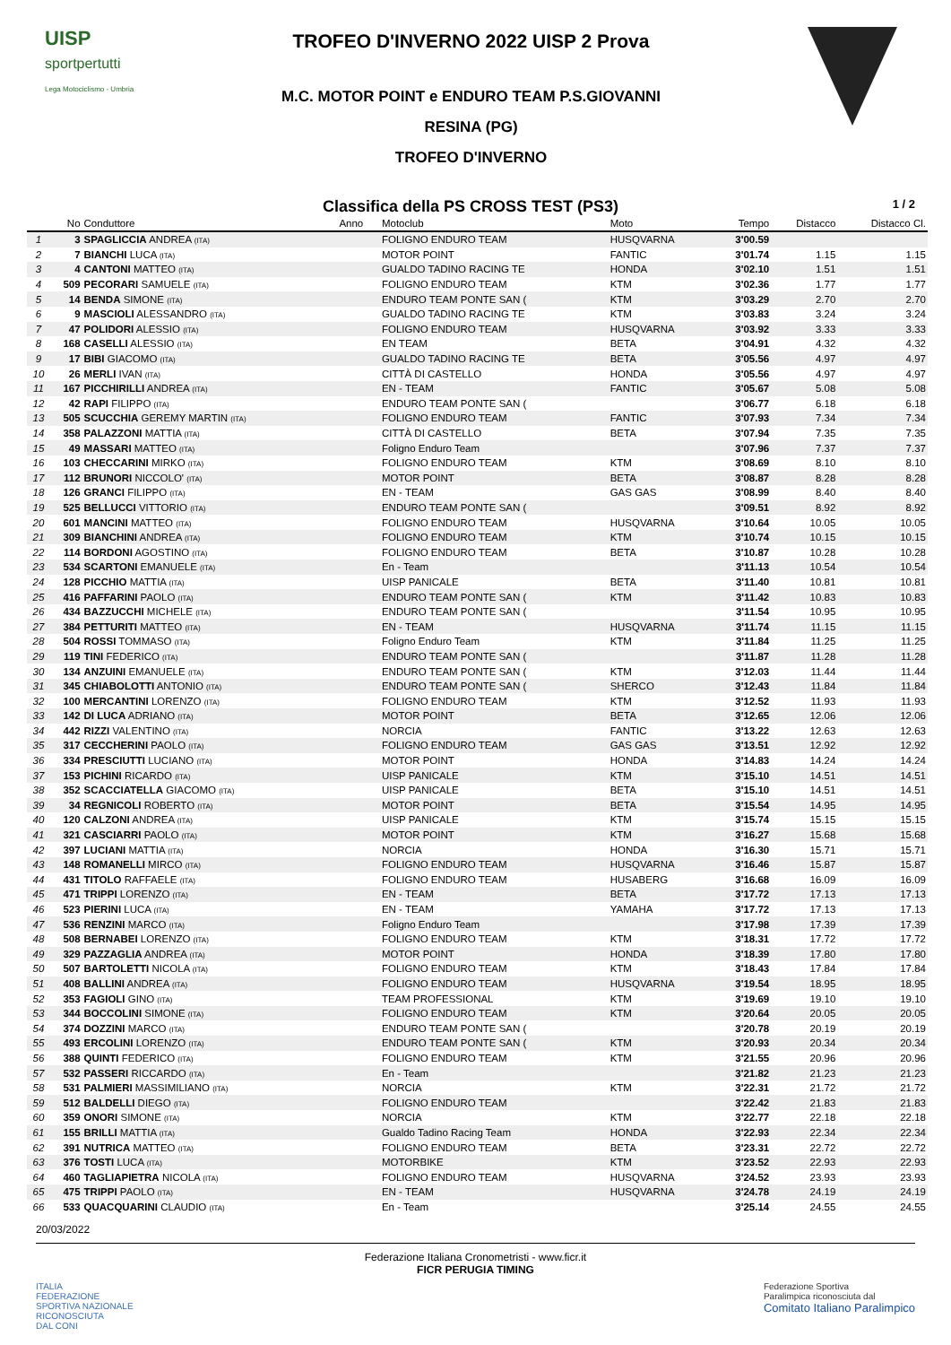UISP
sportpertutti
Lega Motociclismo - Umbria
TROFEO D'INVERNO 2022 UISP 2 Prova
M.C. MOTOR POINT e ENDURO TEAM P.S.GIOVANNI
RESINA (PG)
TROFEO D'INVERNO
Classifica della PS CROSS TEST (PS3) 1 / 2
| | No | Conduttore | Anno | Motoclub | Moto | Tempo | Distacco | Distacco Cl. |
| --- | --- | --- | --- | --- | --- | --- | --- | --- |
| 1 | 3 | SPAGLICCIA ANDREA (ITA) | | FOLIGNO ENDURO TEAM | HUSQVARNA | 3'00.59 | | |
| 2 | 7 | BIANCHI LUCA (ITA) | | MOTOR POINT | FANTIC | 3'01.74 | 1.15 | 1.15 |
| 3 | 4 | CANTONI MATTEO (ITA) | | GUALDO TADINO RACING TE | HONDA | 3'02.10 | 1.51 | 1.51 |
| 4 | 509 | PECORARI SAMUELE (ITA) | | FOLIGNO ENDURO TEAM | KTM | 3'02.36 | 1.77 | 1.77 |
| 5 | 14 | BENDA SIMONE (ITA) | | ENDURO TEAM PONTE SAN ( | KTM | 3'03.29 | 2.70 | 2.70 |
| 6 | 9 | MASCIOLI ALESSANDRO (ITA) | | GUALDO TADINO RACING TE | KTM | 3'03.83 | 3.24 | 3.24 |
| 7 | 47 | POLIDORI ALESSIO (ITA) | | FOLIGNO ENDURO TEAM | HUSQVARNA | 3'03.92 | 3.33 | 3.33 |
| 8 | 168 | CASELLI ALESSIO (ITA) | | EN TEAM | BETA | 3'04.91 | 4.32 | 4.32 |
| 9 | 17 | BIBI GIACOMO (ITA) | | GUALDO TADINO RACING TE | BETA | 3'05.56 | 4.97 | 4.97 |
| 10 | 26 | MERLI IVAN (ITA) | | CITTÀ DI CASTELLO | HONDA | 3'05.56 | 4.97 | 4.97 |
| 11 | 167 | PICCHIRILLI ANDREA (ITA) | | EN - TEAM | FANTIC | 3'05.67 | 5.08 | 5.08 |
| 12 | 42 | RAPI FILIPPO (ITA) | | ENDURO TEAM PONTE SAN ( | | 3'06.77 | 6.18 | 6.18 |
| 13 | 505 | SCUCCHIA GEREMY MARTIN (ITA) | | FOLIGNO ENDURO TEAM | FANTIC | 3'07.93 | 7.34 | 7.34 |
| 14 | 358 | PALAZZONI MATTIA (ITA) | | CITTÀ DI CASTELLO | BETA | 3'07.94 | 7.35 | 7.35 |
| 15 | 49 | MASSARI MATTEO (ITA) | | Foligno Enduro Team | | 3'07.96 | 7.37 | 7.37 |
| 16 | 103 | CHECCARINI MIRKO (ITA) | | FOLIGNO ENDURO TEAM | KTM | 3'08.69 | 8.10 | 8.10 |
| 17 | 112 | BRUNORI NICCOLO' (ITA) | | MOTOR POINT | BETA | 3'08.87 | 8.28 | 8.28 |
| 18 | 126 | GRANCI FILIPPO (ITA) | | EN - TEAM | GAS GAS | 3'08.99 | 8.40 | 8.40 |
| 19 | 525 | BELLUCCI VITTORIO (ITA) | | ENDURO TEAM PONTE SAN ( | | 3'09.51 | 8.92 | 8.92 |
| 20 | 601 | MANCINI MATTEO (ITA) | | FOLIGNO ENDURO TEAM | HUSQVARNA | 3'10.64 | 10.05 | 10.05 |
| 21 | 309 | BIANCHINI ANDREA (ITA) | | FOLIGNO ENDURO TEAM | KTM | 3'10.74 | 10.15 | 10.15 |
| 22 | 114 | BORDONI AGOSTINO (ITA) | | FOLIGNO ENDURO TEAM | BETA | 3'10.87 | 10.28 | 10.28 |
| 23 | 534 | SCARTONI EMANUELE (ITA) | | En - Team | | 3'11.13 | 10.54 | 10.54 |
| 24 | 128 | PICCHIO MATTIA (ITA) | | UISP PANICALE | BETA | 3'11.40 | 10.81 | 10.81 |
| 25 | 416 | PAFFARINI PAOLO (ITA) | | ENDURO TEAM PONTE SAN ( | KTM | 3'11.42 | 10.83 | 10.83 |
| 26 | 434 | BAZZUCCHI MICHELE (ITA) | | ENDURO TEAM PONTE SAN ( | | 3'11.54 | 10.95 | 10.95 |
| 27 | 384 | PETTURITI MATTEO (ITA) | | EN - TEAM | HUSQVARNA | 3'11.74 | 11.15 | 11.15 |
| 28 | 504 | ROSSI TOMMASO (ITA) | | Foligno Enduro Team | KTM | 3'11.84 | 11.25 | 11.25 |
| 29 | 119 | TINI FEDERICO (ITA) | | ENDURO TEAM PONTE SAN ( | | 3'11.87 | 11.28 | 11.28 |
| 30 | 134 | ANZUINI EMANUELE (ITA) | | ENDURO TEAM PONTE SAN ( | KTM | 3'12.03 | 11.44 | 11.44 |
| 31 | 345 | CHIABOLOTTI ANTONIO (ITA) | | ENDURO TEAM PONTE SAN ( | SHERCO | 3'12.43 | 11.84 | 11.84 |
| 32 | 100 | MERCANTINI LORENZO (ITA) | | FOLIGNO ENDURO TEAM | KTM | 3'12.52 | 11.93 | 11.93 |
| 33 | 142 | DI LUCA ADRIANO (ITA) | | MOTOR POINT | BETA | 3'12.65 | 12.06 | 12.06 |
| 34 | 442 | RIZZI VALENTINO (ITA) | | NORCIA | FANTIC | 3'13.22 | 12.63 | 12.63 |
| 35 | 317 | CECCHERINI PAOLO (ITA) | | FOLIGNO ENDURO TEAM | GAS GAS | 3'13.51 | 12.92 | 12.92 |
| 36 | 334 | PRESCIUTTI LUCIANO (ITA) | | MOTOR POINT | HONDA | 3'14.83 | 14.24 | 14.24 |
| 37 | 153 | PICHINI RICARDO (ITA) | | UISP PANICALE | KTM | 3'15.10 | 14.51 | 14.51 |
| 38 | 352 | SCACCIATELLA GIACOMO (ITA) | | UISP PANICALE | BETA | 3'15.10 | 14.51 | 14.51 |
| 39 | 34 | REGNICOLI ROBERTO (ITA) | | MOTOR POINT | BETA | 3'15.54 | 14.95 | 14.95 |
| 40 | 120 | CALZONI ANDREA (ITA) | | UISP PANICALE | KTM | 3'15.74 | 15.15 | 15.15 |
| 41 | 321 | CASCIARRI PAOLO (ITA) | | MOTOR POINT | KTM | 3'16.27 | 15.68 | 15.68 |
| 42 | 397 | LUCIANI MATTIA (ITA) | | NORCIA | HONDA | 3'16.30 | 15.71 | 15.71 |
| 43 | 148 | ROMANELLI MIRCO (ITA) | | FOLIGNO ENDURO TEAM | HUSQVARNA | 3'16.46 | 15.87 | 15.87 |
| 44 | 431 | TITOLO RAFFAELE (ITA) | | FOLIGNO ENDURO TEAM | HUSABERG | 3'16.68 | 16.09 | 16.09 |
| 45 | 471 | TRIPPI LORENZO (ITA) | | EN - TEAM | BETA | 3'17.72 | 17.13 | 17.13 |
| 46 | 523 | PIERINI LUCA (ITA) | | EN - TEAM | YAMAHA | 3'17.72 | 17.13 | 17.13 |
| 47 | 536 | RENZINI MARCO (ITA) | | Foligno Enduro Team | | 3'17.98 | 17.39 | 17.39 |
| 48 | 508 | BERNABEI LORENZO (ITA) | | FOLIGNO ENDURO TEAM | KTM | 3'18.31 | 17.72 | 17.72 |
| 49 | 329 | PAZZAGLIA ANDREA (ITA) | | MOTOR POINT | HONDA | 3'18.39 | 17.80 | 17.80 |
| 50 | 507 | BARTOLETTI NICOLA (ITA) | | FOLIGNO ENDURO TEAM | KTM | 3'18.43 | 17.84 | 17.84 |
| 51 | 408 | BALLINI ANDREA (ITA) | | FOLIGNO ENDURO TEAM | HUSQVARNA | 3'19.54 | 18.95 | 18.95 |
| 52 | 353 | FAGIOLI GINO (ITA) | | TEAM PROFESSIONAL | KTM | 3'19.69 | 19.10 | 19.10 |
| 53 | 344 | BOCCOLINI SIMONE (ITA) | | FOLIGNO ENDURO TEAM | KTM | 3'20.64 | 20.05 | 20.05 |
| 54 | 374 | DOZZINI MARCO (ITA) | | ENDURO TEAM PONTE SAN ( | | 3'20.78 | 20.19 | 20.19 |
| 55 | 493 | ERCOLINI LORENZO (ITA) | | ENDURO TEAM PONTE SAN ( | KTM | 3'20.93 | 20.34 | 20.34 |
| 56 | 388 | QUINTI FEDERICO (ITA) | | FOLIGNO ENDURO TEAM | KTM | 3'21.55 | 20.96 | 20.96 |
| 57 | 532 | PASSERI RICCARDO (ITA) | | En - Team | | 3'21.82 | 21.23 | 21.23 |
| 58 | 531 | PALMIERI MASSIMILIANO (ITA) | | NORCIA | KTM | 3'22.31 | 21.72 | 21.72 |
| 59 | 512 | BALDELLI DIEGO (ITA) | | FOLIGNO ENDURO TEAM | | 3'22.42 | 21.83 | 21.83 |
| 60 | 359 | ONORI SIMONE (ITA) | | NORCIA | KTM | 3'22.77 | 22.18 | 22.18 |
| 61 | 155 | BRILLI MATTIA (ITA) | | Gualdo Tadino Racing Team | HONDA | 3'22.93 | 22.34 | 22.34 |
| 62 | 391 | NUTRICA MATTEO (ITA) | | FOLIGNO ENDURO TEAM | BETA | 3'23.31 | 22.72 | 22.72 |
| 63 | 376 | TOSTI LUCA (ITA) | | MOTORBIKE | KTM | 3'23.52 | 22.93 | 22.93 |
| 64 | 460 | TAGLIAPIETRA NICOLA (ITA) | | FOLIGNO ENDURO TEAM | HUSQVARNA | 3'24.52 | 23.93 | 23.93 |
| 65 | 475 | TRIPPI PAOLO (ITA) | | EN - TEAM | HUSQVARNA | 3'24.78 | 24.19 | 24.19 |
| 66 | 533 | QUACQUARINI CLAUDIO (ITA) | | En - Team | | 3'25.14 | 24.55 | 24.55 |
20/03/2022
Federazione Italiana Cronometristi - www.ficr.it
FICR PERUGIA TIMING
ITALIA
FEDERAZIONE
SPORTIVA NAZIONALE
RICONOSCIUTA
DAL CONI
Federazione Sportiva
Paralimpica riconosciuta dal
Comitato Italiano Paralimpico